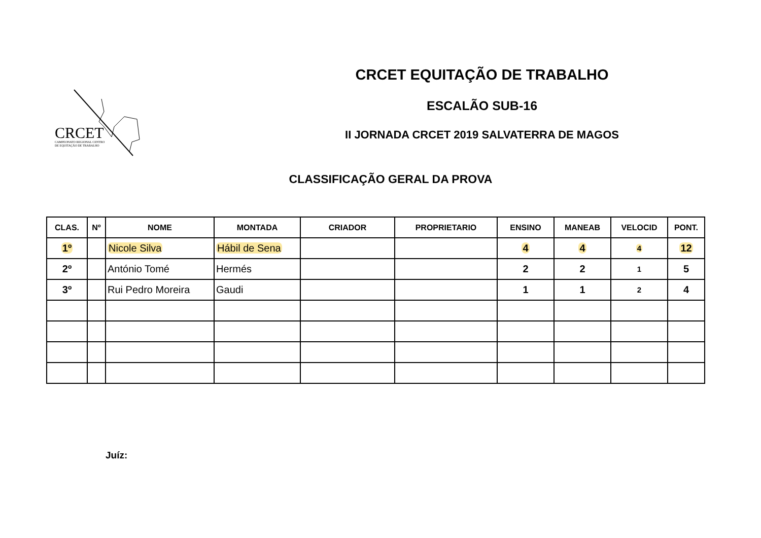CRCET
CAMPEONATO REGIONAL CENTRO
DE EQUITAÇÃO DE TRABALHO
CRCET EQUITAÇÃO DE TRABALHO
ESCALÃO SUB-16
II JORNADA CRCET 2019 SALVATERRA DE MAGOS
CLASSIFICAÇÃO GERAL DA PROVA
| CLAS. | Nº | NOME | MONTADA | CRIADOR | PROPRIETARIO | ENSINO | MANEAB | VELOCID | PONT. |
| --- | --- | --- | --- | --- | --- | --- | --- | --- | --- |
| 1º | | Nicole Silva | Hábil de Sena | | | 4 | 4 | 4 | 12 |
| 2º | | António Tomé | Hermés | | | 2 | 2 | 1 | 5 |
| 3º | | Rui Pedro Moreira | Gaudi | | | 1 | 1 | 2 | 4 |
Juíz: